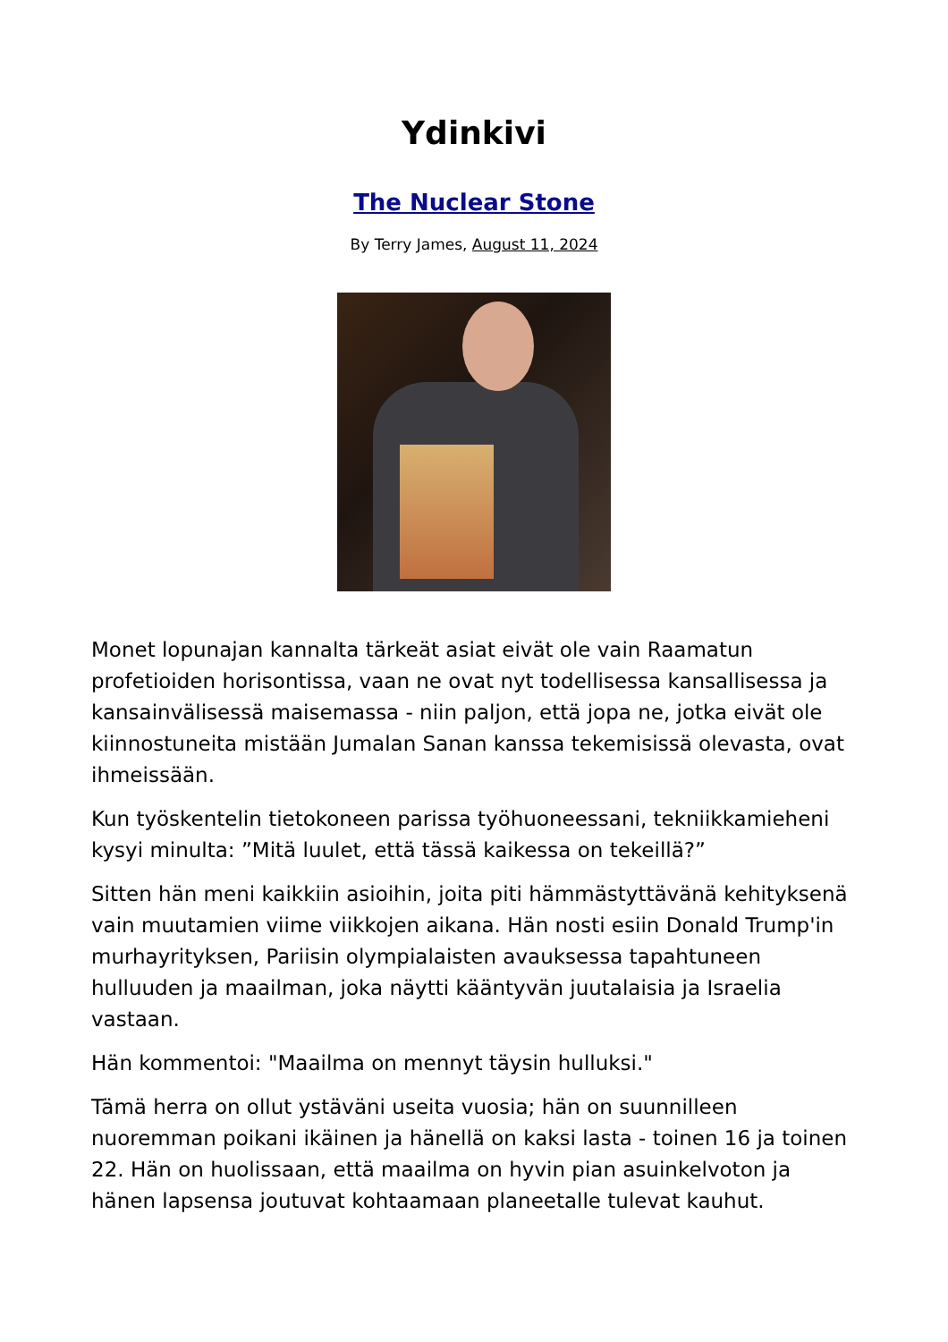Ydinkivi
The Nuclear Stone
By Terry James, August 11, 2024
Monet lopunajan kannalta tärkeät asiat eivät ole vain Raamatun profetioiden horisontissa, vaan ne ovat nyt todellisessa kansallisessa ja kansainvälisessä maisemassa - niin paljon, että jopa ne, jotka eivät ole kiinnostuneita mistään Jumalan Sanan kanssa tekemisissä olevasta, ovat ihmeissään.
Kun työskentelin tietokoneen parissa työhuoneessani, tekniikkamieheni kysyi minulta: ”Mitä luulet, että tässä kaikessa on tekeillä?”
Sitten hän meni kaikkiin asioihin, joita piti hämmästyttävänä kehityksenä vain muutamien viime viikkojen aikana. Hän nosti esiin Donald Trump'in murhayrityksen, Pariisin olympialaisten avauksessa tapahtuneen hulluuden ja maailman, joka näytti kääntyvän juutalaisia ja Israelia vastaan.
Hän kommentoi: "Maailma on mennyt täysin hulluksi."
Tämä herra on ollut ystäväni useita vuosia; hän on suunnilleen nuoremman poikani ikäinen ja hänellä on kaksi lasta - toinen 16 ja toinen 22. Hän on huolissaan, että maailma on hyvin pian asuinkelvoton ja hänen lapsensa joutuvat kohtaamaan planeetalle tulevat kauhut.